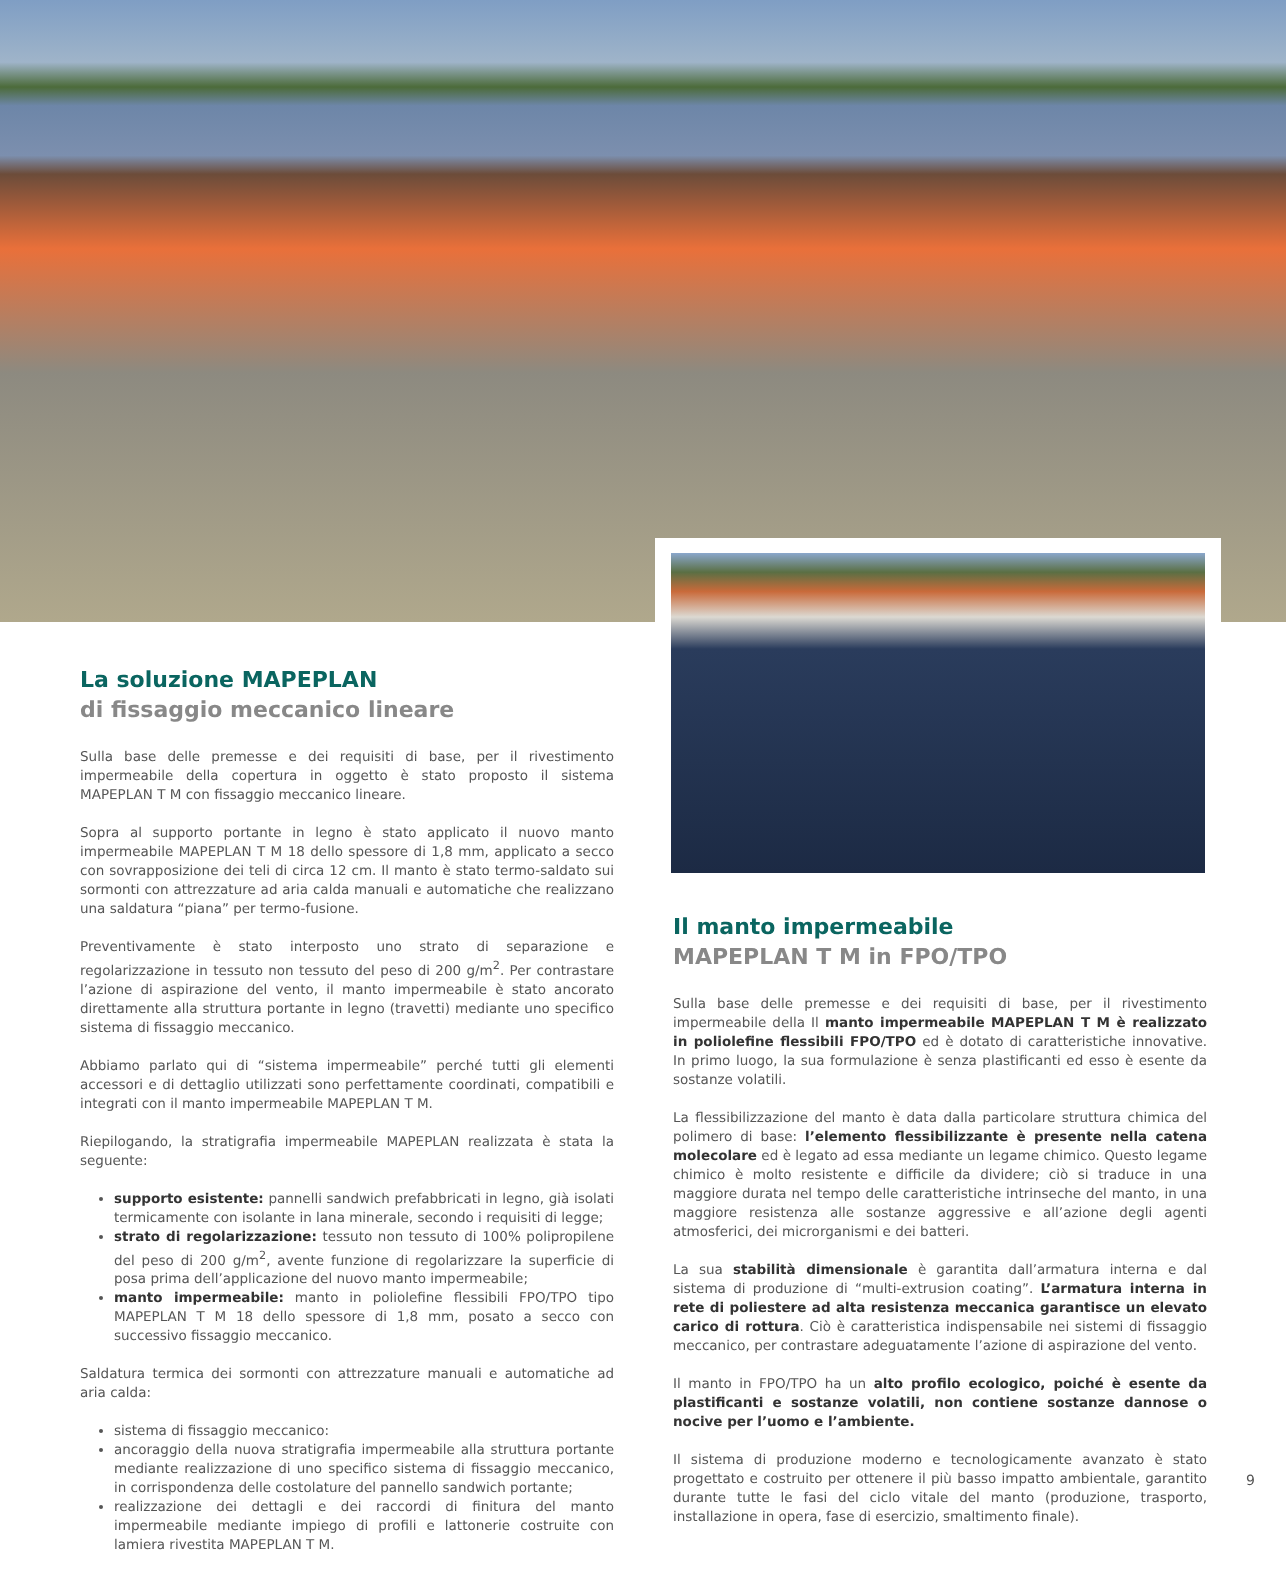La soluzione MAPEPLAN
di fissaggio meccanico lineare
Sulla base delle premesse e dei requisiti di base, per il rivestimento impermeabile della copertura in oggetto è stato proposto il sistema MAPEPLAN T M con fissaggio meccanico lineare.
Sopra al supporto portante in legno è stato applicato il nuovo manto impermeabile MAPEPLAN T M 18 dello spessore di 1,8 mm, applicato a secco con sovrapposizione dei teli di circa 12 cm. Il manto è stato termo-saldato sui sormonti con attrezzature ad aria calda manuali e automatiche che realizzano una saldatura “piana” per termo-fusione.
Preventivamente è stato interposto uno strato di separazione e regolarizzazione in tessuto non tessuto del peso di 200 g/m<sup>2</sup>. Per contrastare l’azione di aspirazione del vento, il manto impermeabile è stato ancorato direttamente alla struttura portante in legno (travetti) mediante uno specifico sistema di fissaggio meccanico.
Abbiamo parlato qui di “sistema impermeabile” perché tutti gli elementi accessori e di dettaglio utilizzati sono perfettamente coordinati, compatibili e integrati con il manto impermeabile MAPEPLAN T M.
Riepilogando, la stratigrafia impermeabile MAPEPLAN realizzata è stata la seguente:
supporto esistente: pannelli sandwich prefabbricati in legno, già isolati termicamente con isolante in lana minerale, secondo i requisiti di legge;
strato di regolarizzazione: tessuto non tessuto di 100% polipropilene del peso di 200 g/m<sup>2</sup>, avente funzione di regolarizzare la superficie di posa prima dell’applicazione del nuovo manto impermeabile;
manto impermeabile: manto in poliolefine flessibili FPO/TPO tipo MAPEPLAN T M 18 dello spessore di 1,8 mm, posato a secco con successivo fissaggio meccanico.
Saldatura termica dei sormonti con attrezzature manuali e automatiche ad aria calda:
sistema di fissaggio meccanico:
ancoraggio della nuova stratigrafia impermeabile alla struttura portante mediante realizzazione di uno specifico sistema di fissaggio meccanico, in corrispondenza delle costolature del pannello sandwich portante;
realizzazione dei dettagli e dei raccordi di finitura del manto impermeabile mediante impiego di profili e lattonerie costruite con lamiera rivestita MAPEPLAN T M.
Il manto impermeabile
MAPEPLAN T M in FPO/TPO
Sulla base delle premesse e dei requisiti di base, per il rivestimento impermeabile della Il manto impermeabile MAPEPLAN T M è realizzato in poliolefine flessibili FPO/TPO ed è dotato di caratteristiche innovative. In primo luogo, la sua formulazione è senza plastificanti ed esso è esente da sostanze volatili.
La flessibilizzazione del manto è data dalla particolare struttura chimica del polimero di base: l’elemento flessibilizzante è presente nella catena molecolare ed è legato ad essa mediante un legame chimico. Questo legame chimico è molto resistente e difficile da dividere; ciò si traduce in una maggiore durata nel tempo delle caratteristiche intrinseche del manto, in una maggiore resistenza alle sostanze aggressive e all’azione degli agenti atmosferici, dei microrganismi e dei batteri.
La sua stabilità dimensionale è garantita dall’armatura interna e dal sistema di produzione di “multi-extrusion coating”. L’armatura interna in rete di poliestere ad alta resistenza meccanica garantisce un elevato carico di rottura. Ciò è caratteristica indispensabile nei sistemi di fissaggio meccanico, per contrastare adeguatamente l’azione di aspirazione del vento.
Il manto in FPO/TPO ha un alto profilo ecologico, poiché è esente da plastificanti e sostanze volatili, non contiene sostanze dannose o nocive per l’uomo e l’ambiente.
Il sistema di produzione moderno e tecnologicamente avanzato è stato progettato e costruito per ottenere il più basso impatto ambientale, garantito durante tutte le fasi del ciclo vitale del manto (produzione, trasporto, installazione in opera, fase di esercizio, smaltimento finale).
9